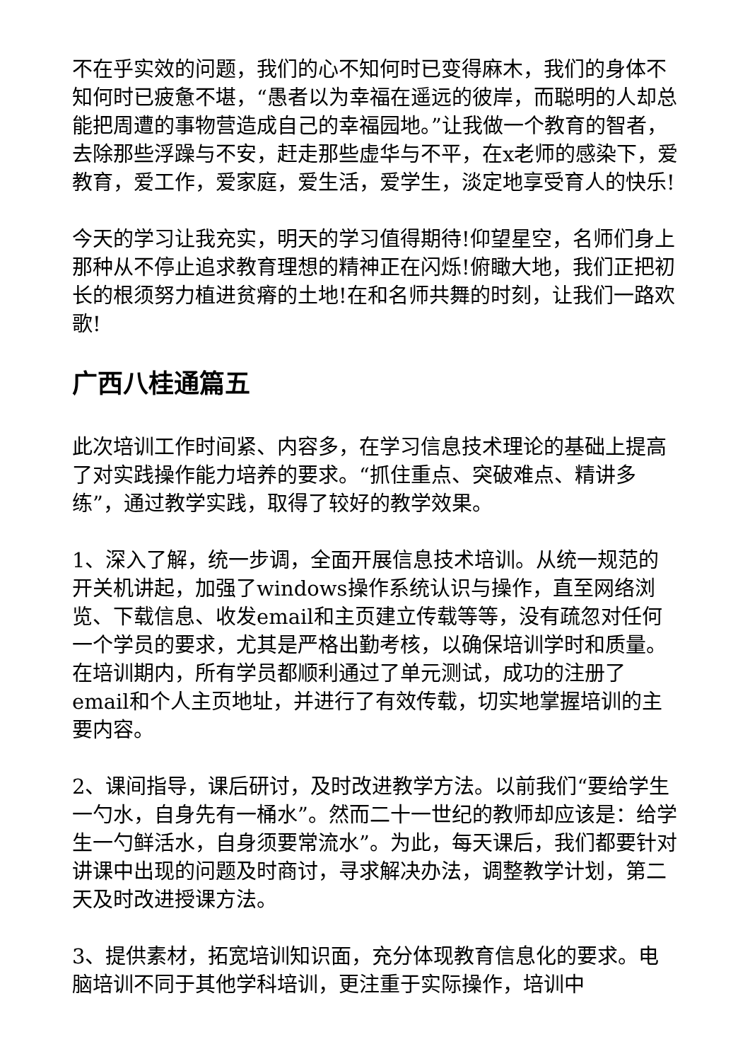不在乎实效的问题，我们的心不知何时已变得麻木，我们的身体不知何时已疲惫不堪，“愚者以为幸福在遥远的彼岸，而聪明的人却总能把周遭的事物营造成自己的幸福园地。”让我做一个教育的智者，去除那些浮躁与不安，赶走那些虚华与不平，在x老师的感染下，爱教育，爱工作，爱家庭，爱生活，爱学生，淡定地享受育人的快乐!
今天的学习让我充实，明天的学习值得期待!仰望星空，名师们身上那种从不停止追求教育理想的精神正在闪烁!俯瞰大地，我们正把初长的根须努力植进贫瘠的土地!在和名师共舞的时刻，让我们一路欢歌!
广西八桂通篇五
此次培训工作时间紧、内容多，在学习信息技术理论的基础上提高了对实践操作能力培养的要求。“抓住重点、突破难点、精讲多练”，通过教学实践，取得了较好的教学效果。
1、深入了解，统一步调，全面开展信息技术培训。从统一规范的开关机讲起，加强了windows操作系统认识与操作，直至网络浏览、下载信息、收发email和主页建立传载等等，没有疏忽对任何一个学员的要求，尤其是严格出勤考核，以确保培训学时和质量。在培训期内，所有学员都顺利通过了单元测试，成功的注册了email和个人主页地址，并进行了有效传载，切实地掌握培训的主要内容。
2、课间指导，课后研讨，及时改进教学方法。以前我们“要给学生一勺水，自身先有一桶水”。然而二十一世纪的教师却应该是：给学生一勺鲜活水，自身须要常流水”。为此，每天课后，我们都要针对讲课中出现的问题及时商讨，寻求解决办法，调整教学计划，第二天及时改进授课方法。
3、提供素材，拓宽培训知识面，充分体现教育信息化的要求。电脑培训不同于其他学科培训，更注重于实际操作，培训中